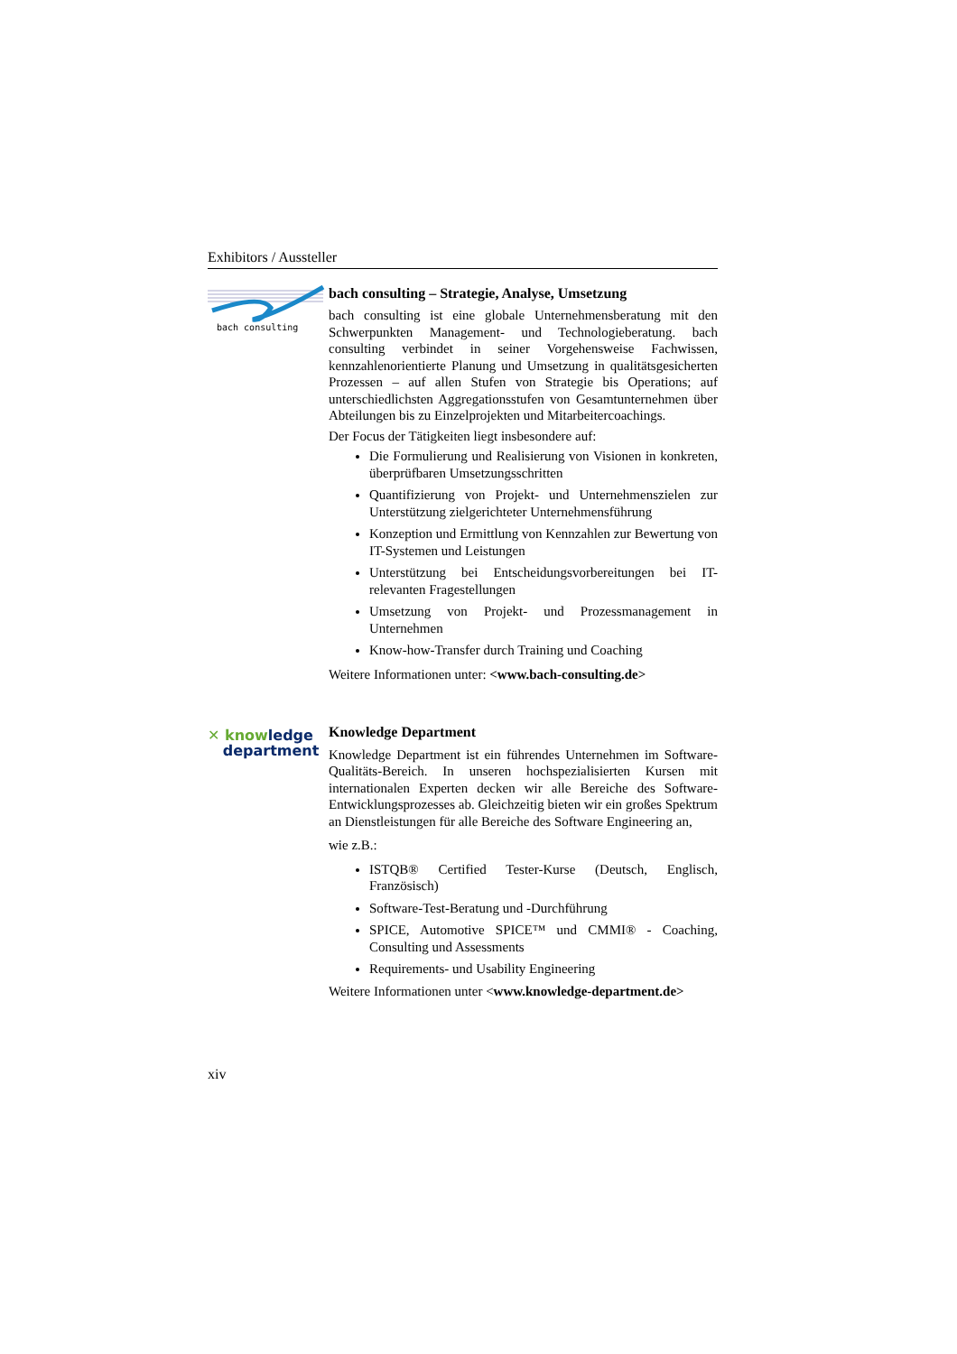Exhibitors / Aussteller
bach consulting
bach consulting – Strategie, Analyse, Umsetzung
bach consulting ist eine globale Unternehmensberatung mit den Schwerpunkten Management- und Technologieberatung. bach consulting verbindet in seiner Vorgehensweise Fachwissen, kennzahlenorientierte Planung und Umsetzung in qualitätsgesicherten Prozessen – auf allen Stufen von Strategie bis Operations; auf unterschiedlichsten Aggregationsstufen von Gesamtunternehmen über Abteilungen bis zu Einzelprojekten und Mitarbeitercoachings.
Der Focus der Tätigkeiten liegt insbesondere auf:
Die Formulierung und Realisierung von Visionen in konkreten, überprüfbaren Umsetzungsschritten
Quantifizierung von Projekt- und Unternehmenszielen zur Unterstützung zielgerichteter Unternehmensführung
Konzeption und Ermittlung von Kennzahlen zur Bewertung von IT-Systemen und Leistungen
Unterstützung bei Entscheidungsvorbereitungen bei IT-relevanten Fragestellungen
Umsetzung von Projekt- und Prozessmanagement in Unternehmen
Know-how-Transfer durch Training und Coaching
Weitere Informationen unter: <www.bach-consulting.de>
✕ knowledge
department
Knowledge Department
Knowledge Department ist ein führendes Unternehmen im Software-Qualitäts-Bereich. In unseren hochspezialisierten Kursen mit internationalen Experten decken wir alle Bereiche des Software-Entwicklungsprozesses ab. Gleichzeitig bieten wir ein großes Spektrum an Dienstleistungen für alle Bereiche des Software Engineering an,
wie z.B.:
ISTQB® Certified Tester-Kurse (Deutsch, Englisch, Französisch)
Software-Test-Beratung und -Durchführung
SPICE, Automotive SPICE™ und CMMI® - Coaching, Consulting und Assessments
Requirements- und Usability Engineering
Weitere Informationen unter <www.knowledge-department.de>
xiv